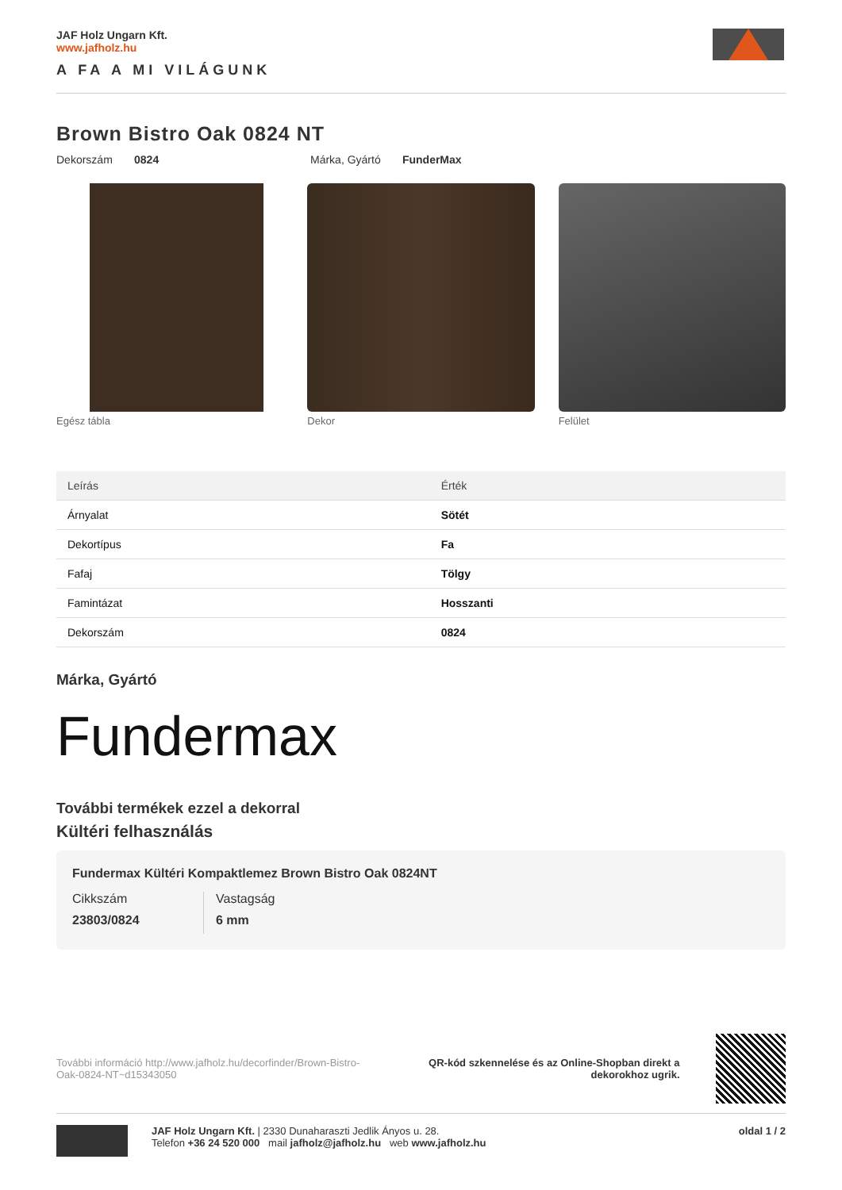JAF Holz Ungarn Kft.
www.jafholz.hu
A FA A MI VILÁGUNK
Brown Bistro Oak 0824 NT
Dekorszám 0824 Márka, Gyártó FunderMax
Egész tábla Dekor Felület
| Leírás | Érték |
| --- | --- |
| Árnyalat | Sötét |
| Dekortípus | Fa |
| Fafaj | Tölgy |
| Famintázat | Hosszanti |
| Dekorszám | 0824 |
Márka, Gyártó
Fundermax
További termékek ezzel a dekorral
Kültéri felhasználás
Fundermax Kültéri Kompaktlemez Brown Bistro Oak 0824NT
Cikkszám
23803/0824
Vastagság
6 mm
További információ http://www.jafholz.hu/decorfinder/Brown-Bistro-Oak-0824-NT~d15343050
QR-kód szkennelése és az Online-Shopban direkt a dekorokhoz ugrik.
JAF Holz Ungarn Kft. | 2330 Dunaharaszti Jedlik Ányos u. 28.
Telefon +36 24 520 000 mail jafholz@jafholz.hu web www.jafholz.hu
oldal 1 / 2